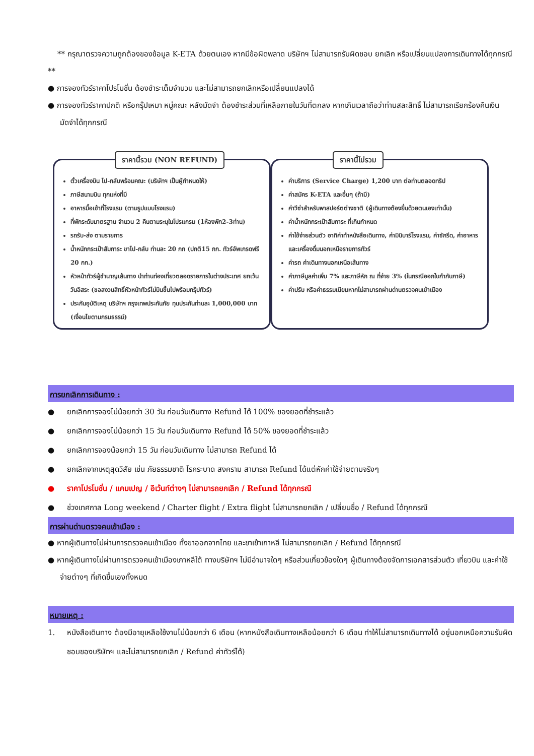** กรุณาตรวจความถูกต้องของข้อมูล K-ETA ด้วยตนเอง หากมีข้อผิดพลาด บริษัทฯ ไม่สามารถรับผิดชอบ ยกเลิก หรือเปลี่ยนแปลงการเดินทางได้ทุกกรณี **
● การจองทัวร์ราคาโปรโมชั่น ต้องชำระเต็มจำนวน และไม่สามารถยกเลิกหรือเปลี่ยนแปลงได้
● การจองทัวร์ราคาปกติ หรือกรุ๊ปเหมา หมู่คณะ หลังมัดจำ ต้องชำระส่วนที่เหลือภายในวันที่ตกลง หากเกินเวลาถือว่าท่านสละสิทธิ์ ไม่สามารถเรียกร้องคืนเงินมัดจำได้ทุกกรณี
ราคานี้รวม (NON REFUND)
ตั๋วเครื่องบิน ไป-กลับพร้อมคณะ (บริษัทฯ เป็นผู้กำหนดให้)
ภาษีสนามบิน ทุกแห่งที่มี
อาหารมื้อเช้าที่โรงแรม (ตามรูปแบบโรงแรม)
ที่พักระดับมาตรฐาน จำนวน 2 คืนตามระบุในโปรแกรม (1ห้องพัก2-3ท่าน)
รถรับ-ส่ง ตามรายการ
น้ำหนักกระเป๋าสัมภาระ ขาไป-กลับ ท่านละ 20 กก (ปกติ15 กก. ทัวร์อัพเกรดฟรี 20 กก.)
หัวหน้าทัวร์ผู้ชำนาญเส้นทาง นำท่านท่องเที่ยวตลอดรายการในต่างประเทศ ยกเว้นวันอิสระ (ขอสงวนสิทธิ์หัวหน้าทัวร์ไม่บินขึ้นไปพร้อมกรุ๊ปทัวร์)
ประกันอุบัติเหตุ บริษัทฯ กรุงเทพประกันภัย ทุนประกันท่านละ 1,000,000 บาท (เงื่อนไขตามกรมธรรม์)
ราคานี้ไม่รวม
ค่าบริการ (Service Charge) 1,200 บาท ต่อท่านตลอดทริป
ค่าสมัคร K-ETA และอื่นๆ (ถ้ามี)
ค่าวีซ่าสำหรับพาสปอร์ตต่างชาติ (ผู้เดินทางต้องยื่นด้วยตนเองเท่านั้น)
ค่าน้ำหนักกระเป๋าสัมภาระ ที่เกินกำหนด
ค่าใช้จ่ายส่วนตัว อาทิค่าทำหนังสือเดินทาง, ค่ามินิบาร์โรงแรม, ค่าซักรีด, ค่าอาหารและเครื่องดื่มนอกเหนือรายการทัวร์
ค่ารถ ค่าเดินทางนอกเหนือเส้นทาง
ค่าภาษีมูลค่าเพิ่ม 7% และภาษีหัก ณ ที่จ่าย 3% (ในกรณีออกใบกำกับภาษี)
ค่าปรับ หรือค่าธรรมเนียมหากไม่สามารถผ่านด่านตรวจคนเข้าเมือง
การยกเลิกการเดินทาง :
● ยกเลิกการจองไม่น้อยกว่า 30 วัน ก่อนวันเดินทาง Refund ได้ 100% ของยอดที่ชำระแล้ว
● ยกเลิกการจองไม่น้อยกว่า 15 วัน ก่อนวันเดินทาง Refund ได้ 50% ของยอดที่ชำระแล้ว
● ยกเลิกการจองน้อยกว่า 15 วัน ก่อนวันเดินทาง ไม่สามารถ Refund ได้
● ยกเลิกจากเหตุสุดวิสัย เช่น ภัยธรรมชาติ โรคระบาด สงคราม สามารถ Refund ได้แต่หักค่าใช้จ่ายตามจริงๆ
● ราคาโปรโมชั่น / แคมเปญ / อีเว้นท์ต่างๆ ไม่สามารถยกเลิก / Refund ได้ทุกกรณี
● ช่วงเทศกาล Long weekend / Charter flight / Extra flight ไม่สามารถยกเลิก / เปลี่ยนชื่อ / Refund ได้ทุกกรณี
การผ่านด่านตรวจคนเข้าเมือง :
● หากผู้เดินทางไม่ผ่านการตรวจคนเข้าเมือง ทั้งขาออกจากไทย และขาเข้าเกาหลี ไม่สามารถยกเลิก / Refund ได้ทุกกรณี
● หากผู้เดินทางไม่ผ่านการตรวจคนเข้าเมืองเกาหลีใต้ ทางบริษัทฯ ไม่มีอำนาจใดๆ หรือส่วนเกี่ยวข้องใดๆ ผู้เดินทางต้องจัดการเอกสารส่วนตัว เที่ยวบิน และค่าใช้จ่ายต่างๆ ที่เกิดขึ้นเองทั้งหมด
หมายเหตุ :
1. หนังสือเดินทาง ต้องมีอายุเหลือใช้งานไม่น้อยกว่า 6 เดือน (หากหนังสือเดินทางเหลือน้อยกว่า 6 เดือน ทำให้ไม่สามารถเดินทางได้ อยู่นอกเหนือความรับผิดชอบของบริษัทฯ และไม่สามารถยกเลิก / Refund ค่าทัวร์ได้)